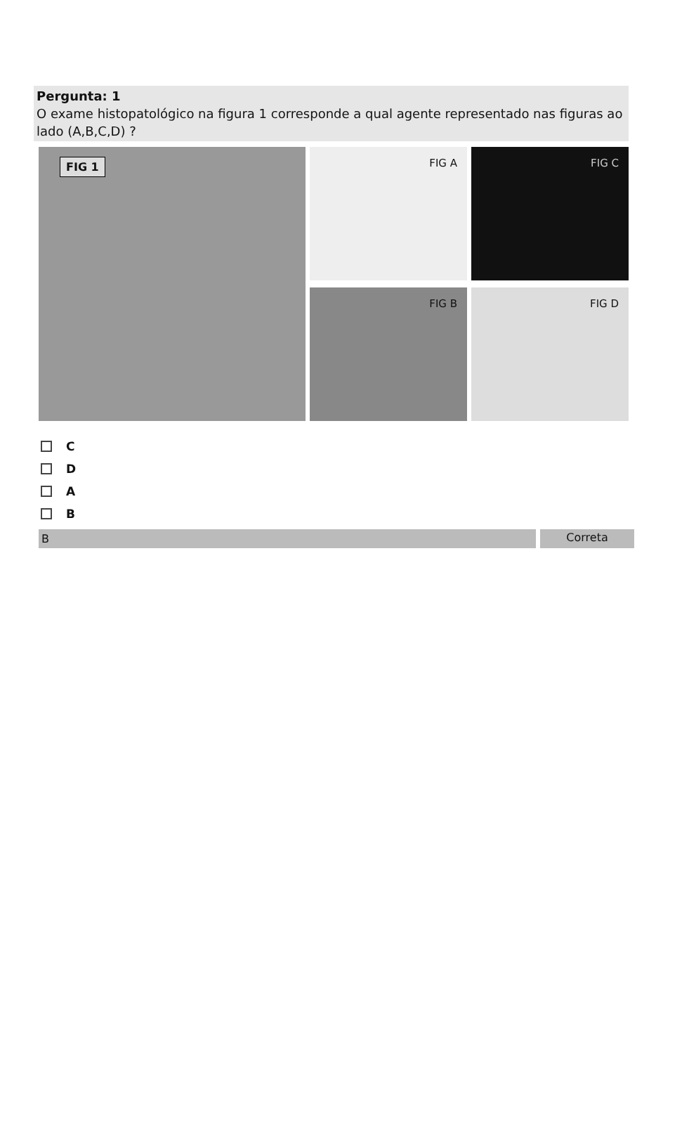Pergunta: 1
O exame histopatológico na figura 1 corresponde a qual agente representado nas figuras ao lado (A,B,C,D) ?
FIG 1
FIG A
FIG C
FIG B
FIG D
C
D
A
B
B Correta